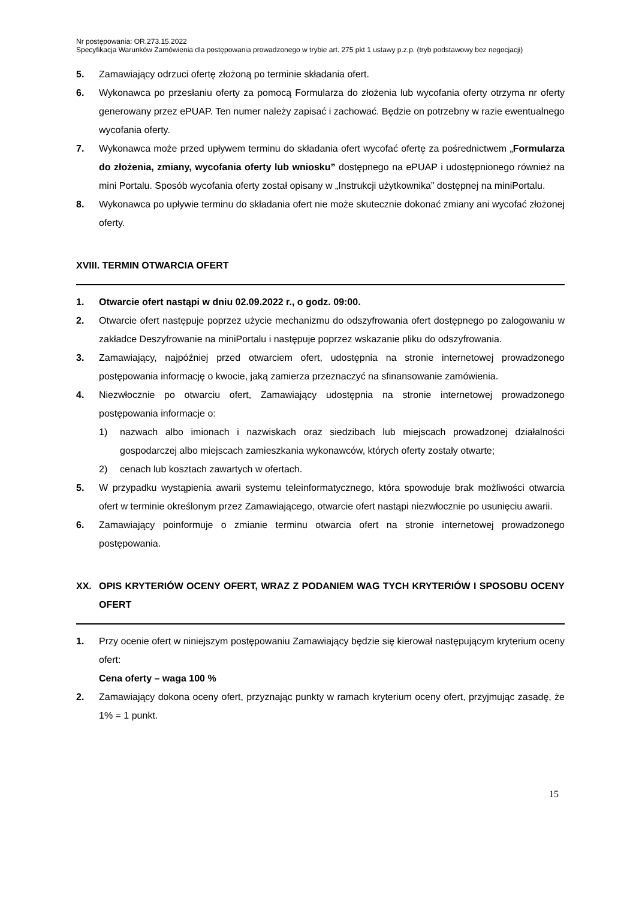Nr postępowania: OR.273.15.2022
Specyfikacja Warunków Zamówienia dla postępowania prowadzonego w trybie art. 275 pkt 1 ustawy p.z.p. (tryb podstawowy bez negocjacji)
5. Zamawiający odrzuci ofertę złożoną po terminie składania ofert.
6. Wykonawca po przesłaniu oferty za pomocą Formularza do złożenia lub wycofania oferty otrzyma nr oferty generowany przez ePUAP. Ten numer należy zapisać i zachować. Będzie on potrzebny w razie ewentualnego wycofania oferty.
7. Wykonawca może przed upływem terminu do składania ofert wycofać ofertę za pośrednictwem „Formularza do złożenia, zmiany, wycofania oferty lub wniosku” dostępnego na ePUAP i udostępnionego również na mini Portalu. Sposób wycofania oferty został opisany w „Instrukcji użytkownika” dostępnej na miniPortalu.
8. Wykonawca po upływie terminu do składania ofert nie może skutecznie dokonać zmiany ani wycofać złożonej oferty.
XVIII. TERMIN OTWARCIA OFERT
1. Otwarcie ofert nastąpi w dniu 02.09.2022 r., o godz. 09:00.
2. Otwarcie ofert następuje poprzez użycie mechanizmu do odszyfrowania ofert dostępnego po zalogowaniu w zakładce Deszyfrowanie na miniPortalu i następuje poprzez wskazanie pliku do odszyfrowania.
3. Zamawiający, najpóźniej przed otwarciem ofert, udostępnia na stronie internetowej prowadzonego postępowania informację o kwocie, jaką zamierza przeznaczyć na sfinansowanie zamówienia.
4. Niezwłocznie po otwarciu ofert, Zamawiający udostępnia na stronie internetowej prowadzonego postępowania informacje o:
1) nazwach albo imionach i nazwiskach oraz siedzibach lub miejscach prowadzonej działalności gospodarczej albo miejscach zamieszkania wykonawców, których oferty zostały otwarte;
2) cenach lub kosztach zawartych w ofertach.
5. W przypadku wystąpienia awarii systemu teleinformatycznego, która spowoduje brak możliwości otwarcia ofert w terminie określonym przez Zamawiającego, otwarcie ofert nastąpi niezwłocznie po usunięciu awarii.
6. Zamawiający poinformuje o zmianie terminu otwarcia ofert na stronie internetowej prowadzonego postępowania.
XX. OPIS KRYTERIÓW OCENY OFERT, WRAZ Z PODANIEM WAG TYCH KRYTERIÓW I SPOSOBU OCENY OFERT
1. Przy ocenie ofert w niniejszym postępowaniu Zamawiający będzie się kierował następującym kryterium oceny ofert:
Cena oferty – waga 100 %
2. Zamawiający dokona oceny ofert, przyznając punkty w ramach kryterium oceny ofert, przyjmując zasadę, że 1% = 1 punkt.
15